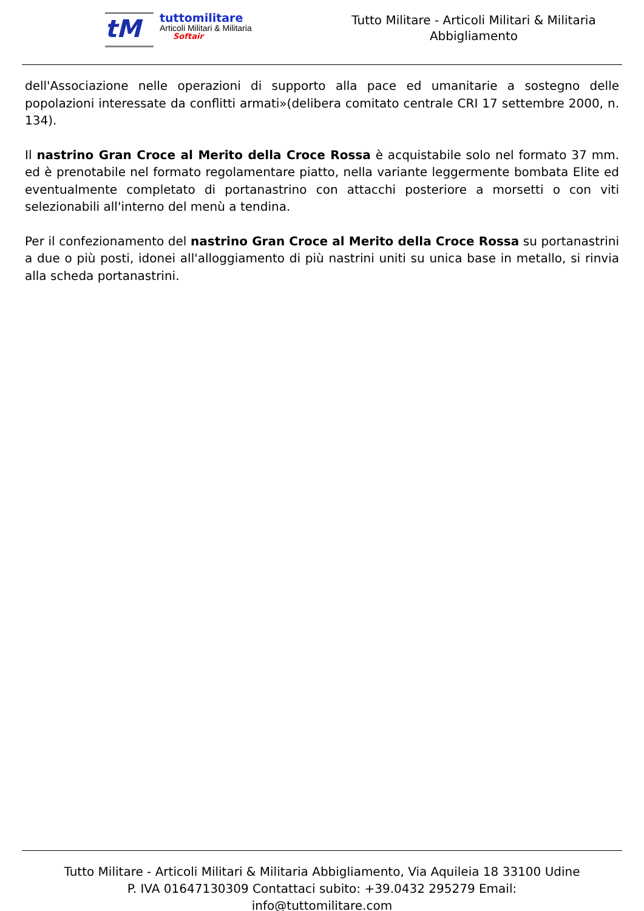tM
tuttomilitare
Articoli Militari & Militaria
Softair
Tutto Militare - Articoli Militari & Militaria
Abbigliamento
dell'Associazione nelle operazioni di supporto alla pace ed umanitarie a sostegno delle popolazioni interessate da conflitti armati»(delibera comitato centrale CRI 17 settembre 2000, n. 134).
Il nastrino Gran Croce al Merito della Croce Rossa è acquistabile solo nel formato 37 mm. ed è prenotabile nel formato regolamentare piatto, nella variante leggermente bombata Elite ed eventualmente completato di portanastrino con attacchi posteriore a morsetti o con viti selezionabili all'interno del menù a tendina.
Per il confezionamento del nastrino Gran Croce al Merito della Croce Rossa su portanastrini a due o più posti, idonei all'alloggiamento di più nastrini uniti su unica base in metallo, si rinvia alla scheda portanastrini.
Tutto Militare - Articoli Militari & Militaria Abbigliamento, Via Aquileia 18 33100 Udine
P. IVA 01647130309 Contattaci subito: +39.0432 295279 Email:
info@tuttomilitare.com